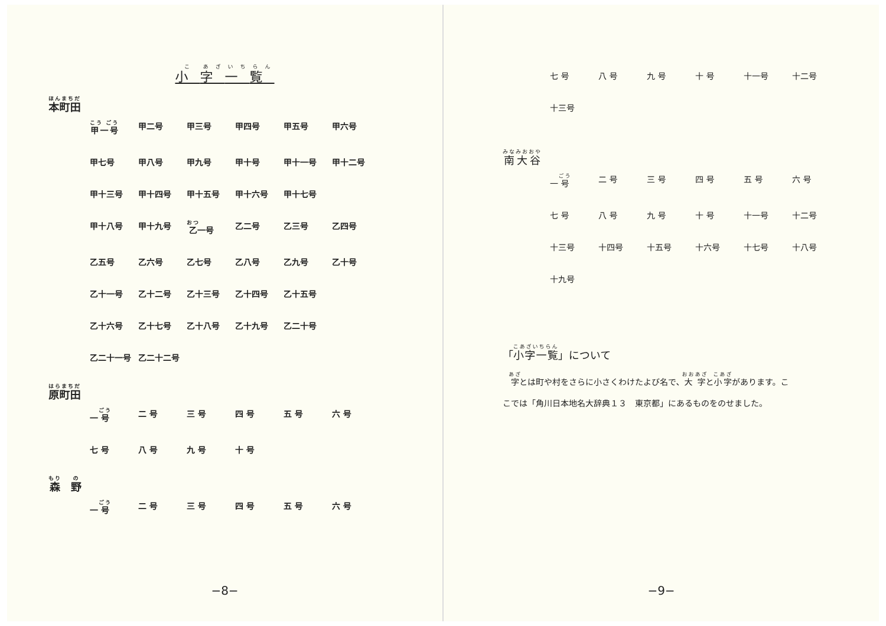小字一覧
本町田
甲一号 甲二号 甲三号 甲四号 甲五号 甲六号
甲七号 甲八号 甲九号 甲十号 甲十一号 甲十二号
甲十三号 甲十四号 甲十五号 甲十六号 甲十七号
甲十八号 甲十九号 乙一号 乙二号 乙三号 乙四号
乙五号 乙六号 乙七号 乙八号 乙九号 乙十号
乙十一号 乙十二号 乙十三号 乙十四号 乙十五号
乙十六号 乙十七号 乙十八号 乙十九号 乙二十号
乙二十一号 乙二十二号
原町田
一 号 二 号 三 号 四 号 五 号 六 号
七 号 八 号 九 号 十 号
森　野
一 号 二 号 三 号 四 号 五 号 六 号
−8−
七 号 八 号 九 号 十 号 十一号 十二号
十三号
南大谷
一 号 二 号 三 号 四 号 五 号 六 号
七 号 八 号 九 号 十 号 十一号 十二号
十三号 十四号 十五号 十六号 十七号 十八号
十九号
「小字一覧」について
　字とは町や村をさらに小さくわけたよび名で、大字と小字があります。こ
こでは「角川日本地名大辞典１３　東京都」にあるものをのせました。
−9−